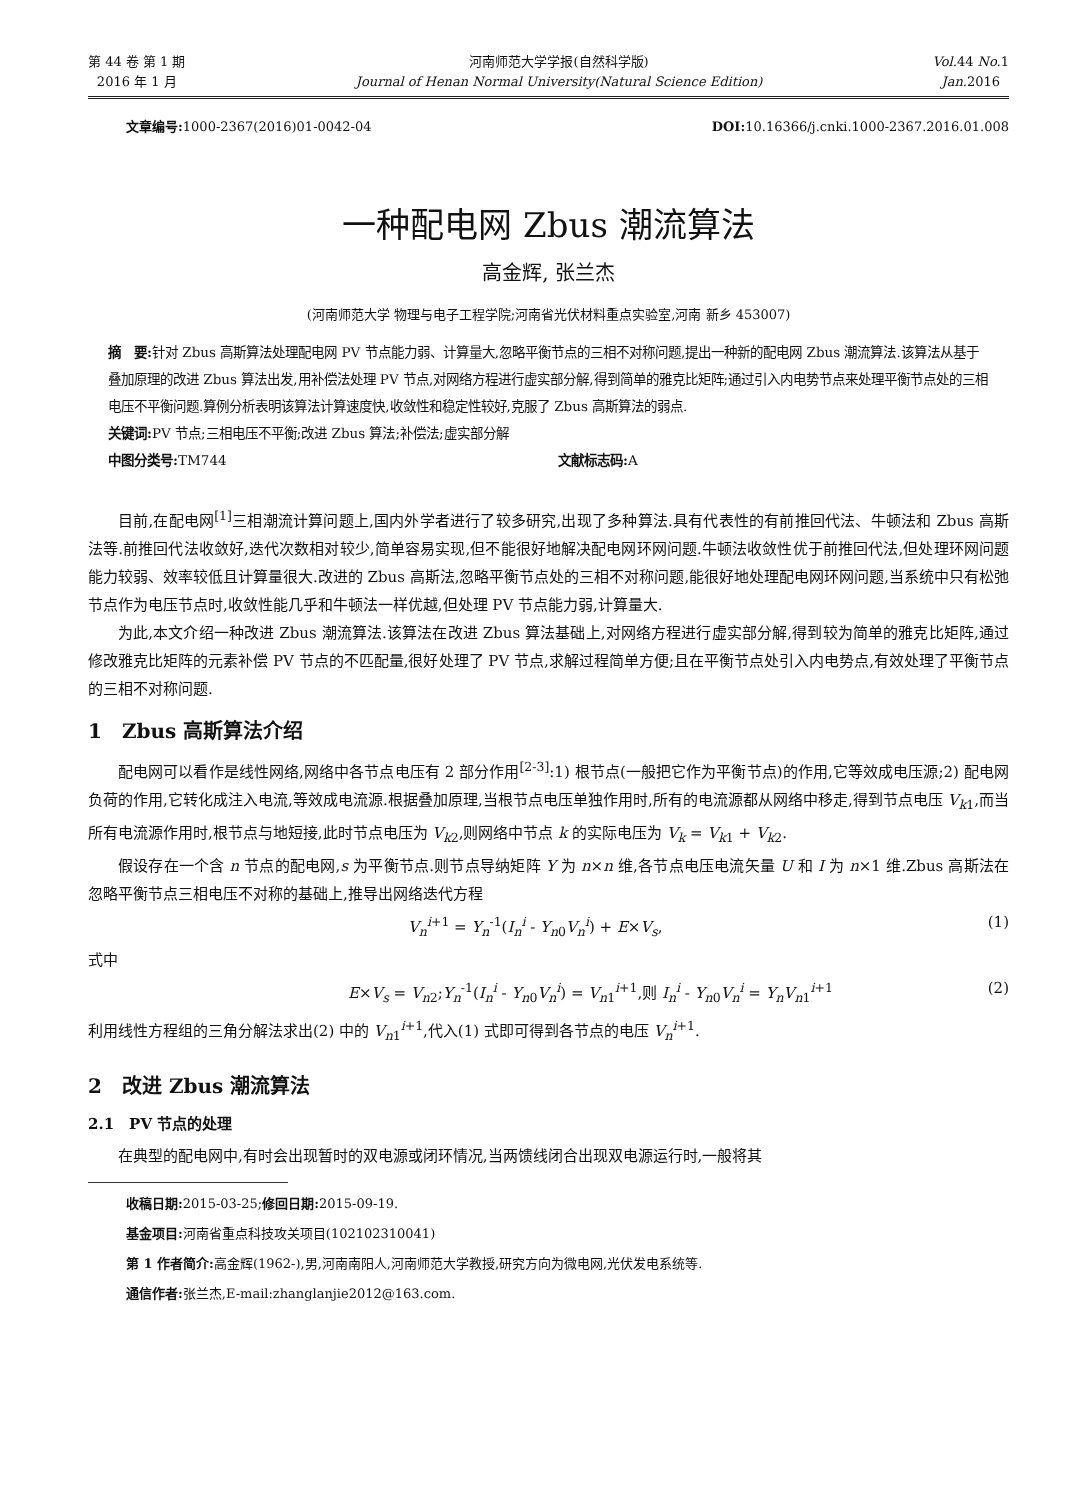第 44 卷 第 1 期
2016 年 1 月
河南师范大学学报(自然科学版)
Journal of Henan Normal University(Natural Science Edition)
Vol. 44 No. 1
Jan. 2016
文章编号: 1000-2367(2016)01-0042-04 DOI: 10.16366/j.cnki.1000-2367.2016.01.008
一种配电网 Zbus 潮流算法
高金辉, 张兰杰
(河南师范大学 物理与电子工程学院;河南省光伏材料重点实验室,河南 新乡 453007)
摘　要: 针对 Zbus 高斯算法处理配电网 PV 节点能力弱、计算量大,忽略平衡节点的三相不对称问题,提出一种新的配电网 Zbus 潮流算法.该算法从基于叠加原理的改进 Zbus 算法出发,用补偿法处理 PV 节点,对网络方程进行虚实部分解,得到简单的雅克比矩阵;通过引入内电势节点来处理平衡节点处的三相电压不平衡问题.算例分析表明该算法计算速度快,收敛性和稳定性较好,克服了 Zbus 高斯算法的弱点.
关键词: PV 节点;三相电压不平衡;改进 Zbus 算法;补偿法;虚实部分解
中图分类号: TM744 文献标志码: A
目前,在配电网<sup>[1]</sup>三相潮流计算问题上,国内外学者进行了较多研究,出现了多种算法.具有代表性的有前推回代法、牛顿法和 Zbus 高斯法等.前推回代法收敛好,迭代次数相对较少,简单容易实现,但不能很好地解决配电网环网问题.牛顿法收敛性优于前推回代法,但处理环网问题能力较弱、效率较低且计算量很大.改进的 Zbus 高斯法,忽略平衡节点处的三相不对称问题,能很好地处理配电网环网问题,当系统中只有松弛节点作为电压节点时,收敛性能几乎和牛顿法一样优越,但处理 PV 节点能力弱,计算量大.
为此,本文介绍一种改进 Zbus 潮流算法.该算法在改进 Zbus 算法基础上,对网络方程进行虚实部分解,得到较为简单的雅克比矩阵,通过修改雅克比矩阵的元素补偿 PV 节点的不匹配量,很好处理了 PV 节点,求解过程简单方便;且在平衡节点处引入内电势点,有效处理了平衡节点的三相不对称问题.
1　Zbus 高斯算法介绍
配电网可以看作是线性网络,网络中各节点电压有 2 部分作用<sup>[2-3]</sup>:1) 根节点(一般把它作为平衡节点)的作用,它等效成电压源;2) 配电网负荷的作用,它转化成注入电流,等效成电流源.根据叠加原理,当根节点电压单独作用时,所有的电流源都从网络中移走,得到节点电压 V<sub>k1</sub>,而当所有电流源作用时,根节点与地短接,此时节点电压为 V<sub>k2</sub>,则网络中节点 k 的实际电压为 V<sub>k</sub> = V<sub>k1</sub> + V<sub>k2</sub>.
假设存在一个含 n 节点的配电网,s 为平衡节点.则节点导纳矩阵 Y 为 n×n 维,各节点电压电流矢量 U 和 I 为 n×1 维.Zbus 高斯法在忽略平衡节点三相电压不对称的基础上,推导出网络迭代方程
V<sub>n</sub><sup>i+1</sup> = Y<sub>n</sub><sup>-1</sup>(I<sub>n</sub><sup>i</sup> - Y<sub>n0</sub>V<sub>n</sub><sup>i</sup>) + E×V<sub>s</sub>, (1)
式中
E×V<sub>s</sub> = V<sub>n2</sub>;Y<sub>n</sub><sup>-1</sup>(I<sub>n</sub><sup>i</sup> - Y<sub>n0</sub>V<sub>n</sub><sup>i</sup>) = V<sub>n1</sub><sup>i+1</sup>,则 I<sub>n</sub><sup>i</sup> - Y<sub>n0</sub>V<sub>n</sub><sup>i</sup> = Y<sub>n</sub>V<sub>n1</sub><sup>i+1</sup> (2)
利用线性方程组的三角分解法求出(2) 中的 V<sub>n1</sub><sup>i+1</sup>,代入(1) 式即可得到各节点的电压 V<sub>n</sub><sup>i+1</sup>.
2　改进 Zbus 潮流算法
2.1　PV 节点的处理
在典型的配电网中,有时会出现暂时的双电源或闭环情况,当两馈线闭合出现双电源运行时,一般将其
收稿日期: 2015-03-25;修回日期: 2015-09-19.
基金项目: 河南省重点科技攻关项目(102102310041)
第 1 作者简介: 高金辉(1962-),男,河南南阳人,河南师范大学教授,研究方向为微电网,光伏发电系统等.
通信作者: 张兰杰,E-mail:zhanglanjie2012@163.com.